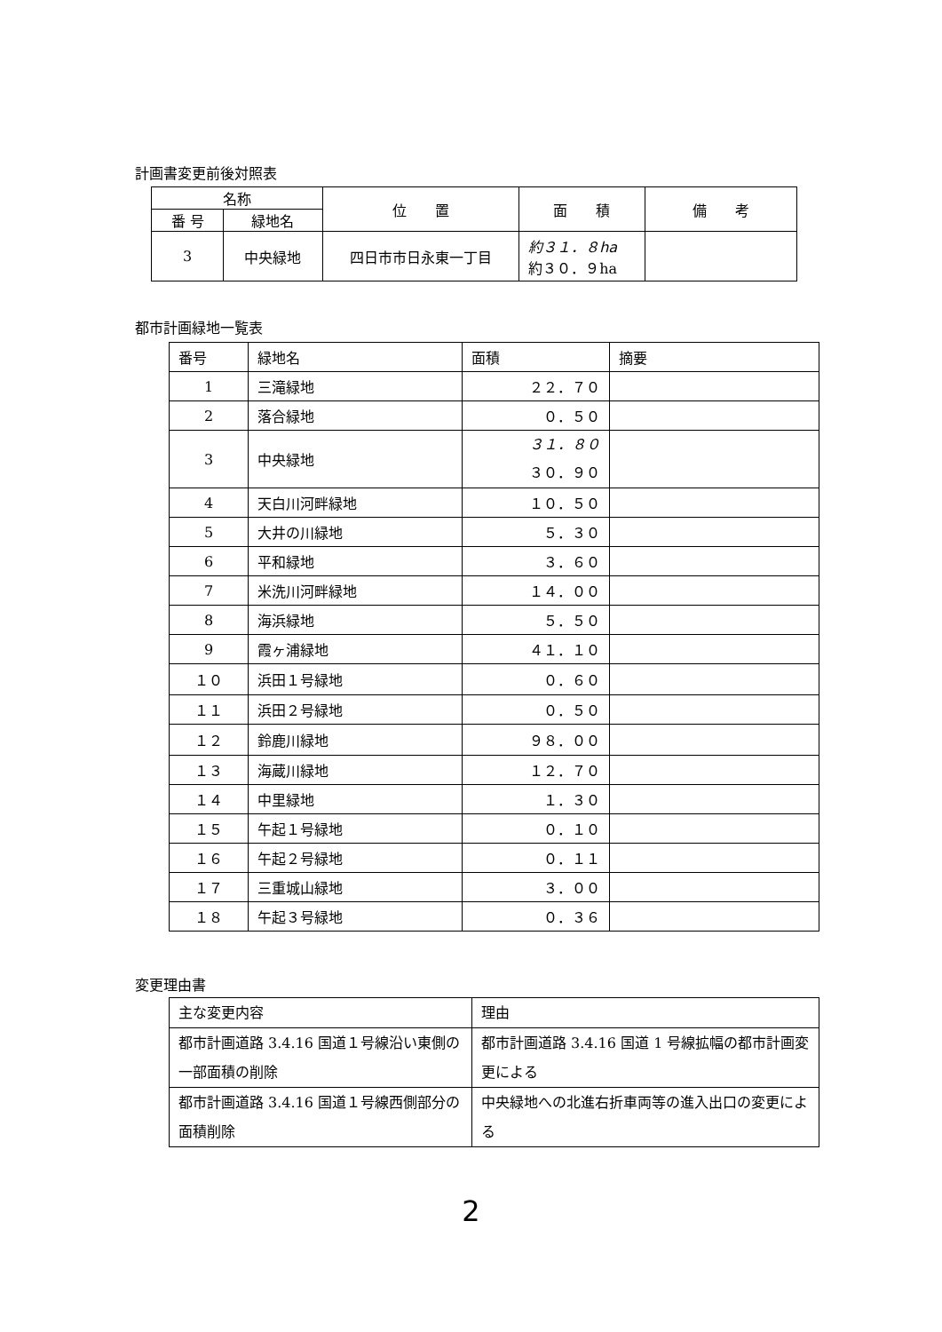計画書変更前後対照表
| 名称 | | 位 置 | 面 積 | 備 考 |
| --- | --- | --- | --- | --- |
| 番 号 | 緑地名 | | | |
| 3 | 中央緑地 | 四日市市日永東一丁目 | 約３１．８ha 約３０．９ha | |
都市計画緑地一覧表
| 番号 | 緑地名 | 面積 | 摘要 |
| 1 | 三滝緑地 | ２２．７０ | |
| 2 | 落合緑地 | ０．５０ | |
| 3 | 中央緑地 | ３１．８０ ３０．９０ | |
| 4 | 天白川河畔緑地 | １０．５０ | |
| 5 | 大井の川緑地 | ５．３０ | |
| 6 | 平和緑地 | ３．６０ | |
| 7 | 米洗川河畔緑地 | １４．００ | |
| 8 | 海浜緑地 | ５．５０ | |
| 9 | 霞ヶ浦緑地 | ４１．１０ | |
| １０ | 浜田１号緑地 | ０．６０ | |
| １１ | 浜田２号緑地 | ０．５０ | |
| １２ | 鈴鹿川緑地 | ９８．００ | |
| １３ | 海蔵川緑地 | １２．７０ | |
| １４ | 中里緑地 | １．３０ | |
| １５ | 午起１号緑地 | ０．１０ | |
| １６ | 午起２号緑地 | ０．１１ | |
| １７ | 三重城山緑地 | ３．００ | |
| １８ | 午起３号緑地 | ０．３６ | |
変更理由書
| 主な変更内容 | 理由 |
| 都市計画道路 3.4.16 国道１号線沿い東側の一部面積の削除 | 都市計画道路 3.4.16 国道 1 号線拡幅の都市計画変更による |
| 都市計画道路 3.4.16 国道１号線西側部分の面積削除 | 中央緑地への北進右折車両等の進入出口の変更による |
2